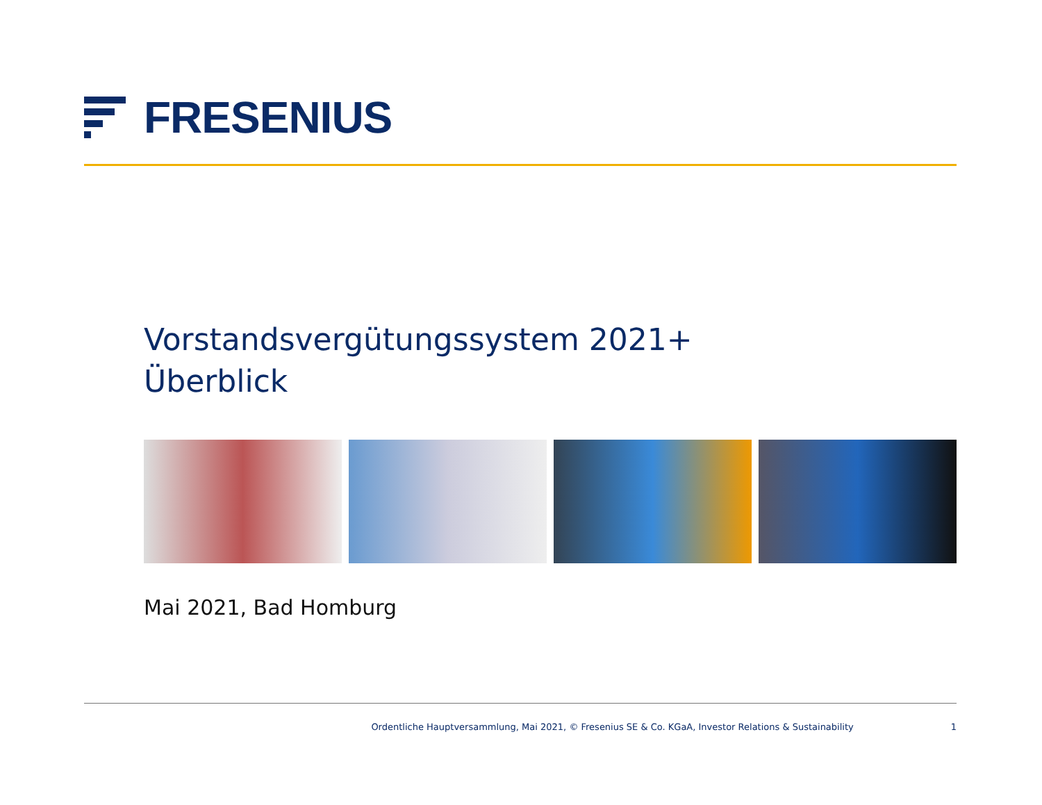FRESENIUS
Vorstandsvergütungssystem 2021+
Überblick
Mai 2021, Bad Homburg
Ordentliche Hauptversammlung, Mai 2021, © Fresenius SE & Co. KGaA, Investor Relations & Sustainability 1